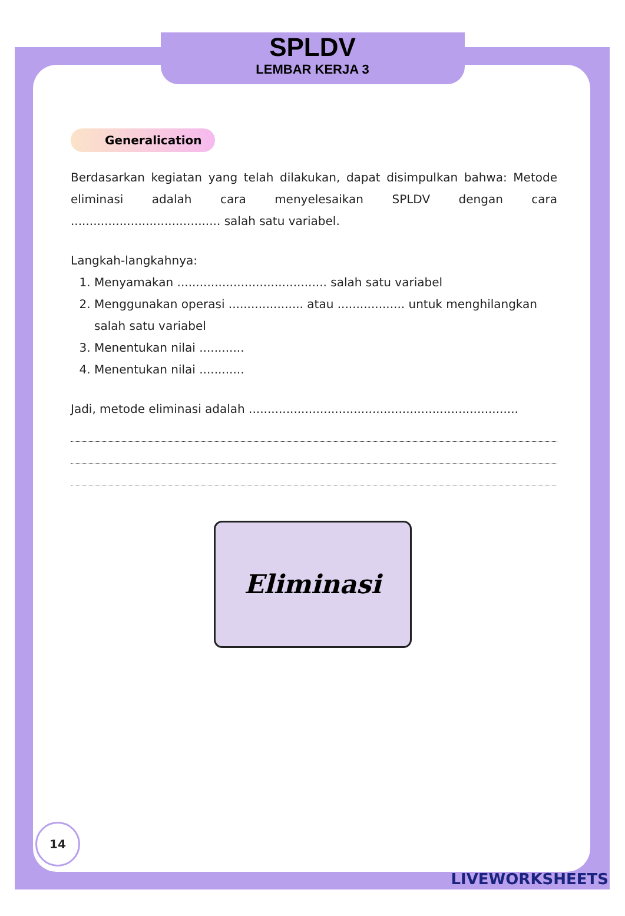SPLDV
LEMBAR KERJA 3
Generalication
Berdasarkan kegiatan yang telah dilakukan, dapat disimpulkan bahwa: Metode eliminasi adalah cara menyelesaikan SPLDV dengan cara ........................................ salah satu variabel.
Langkah-langkahnya:
1. Menyamakan ........................................ salah satu variabel
2. Menggunakan operasi .................... atau .................. untuk menghilangkan salah satu variabel
3. Menentukan nilai ............
4. Menentukan nilai ............
Jadi, metode eliminasi adalah ........................................................................
Eliminasi
14
LIVEWORKSHEETS